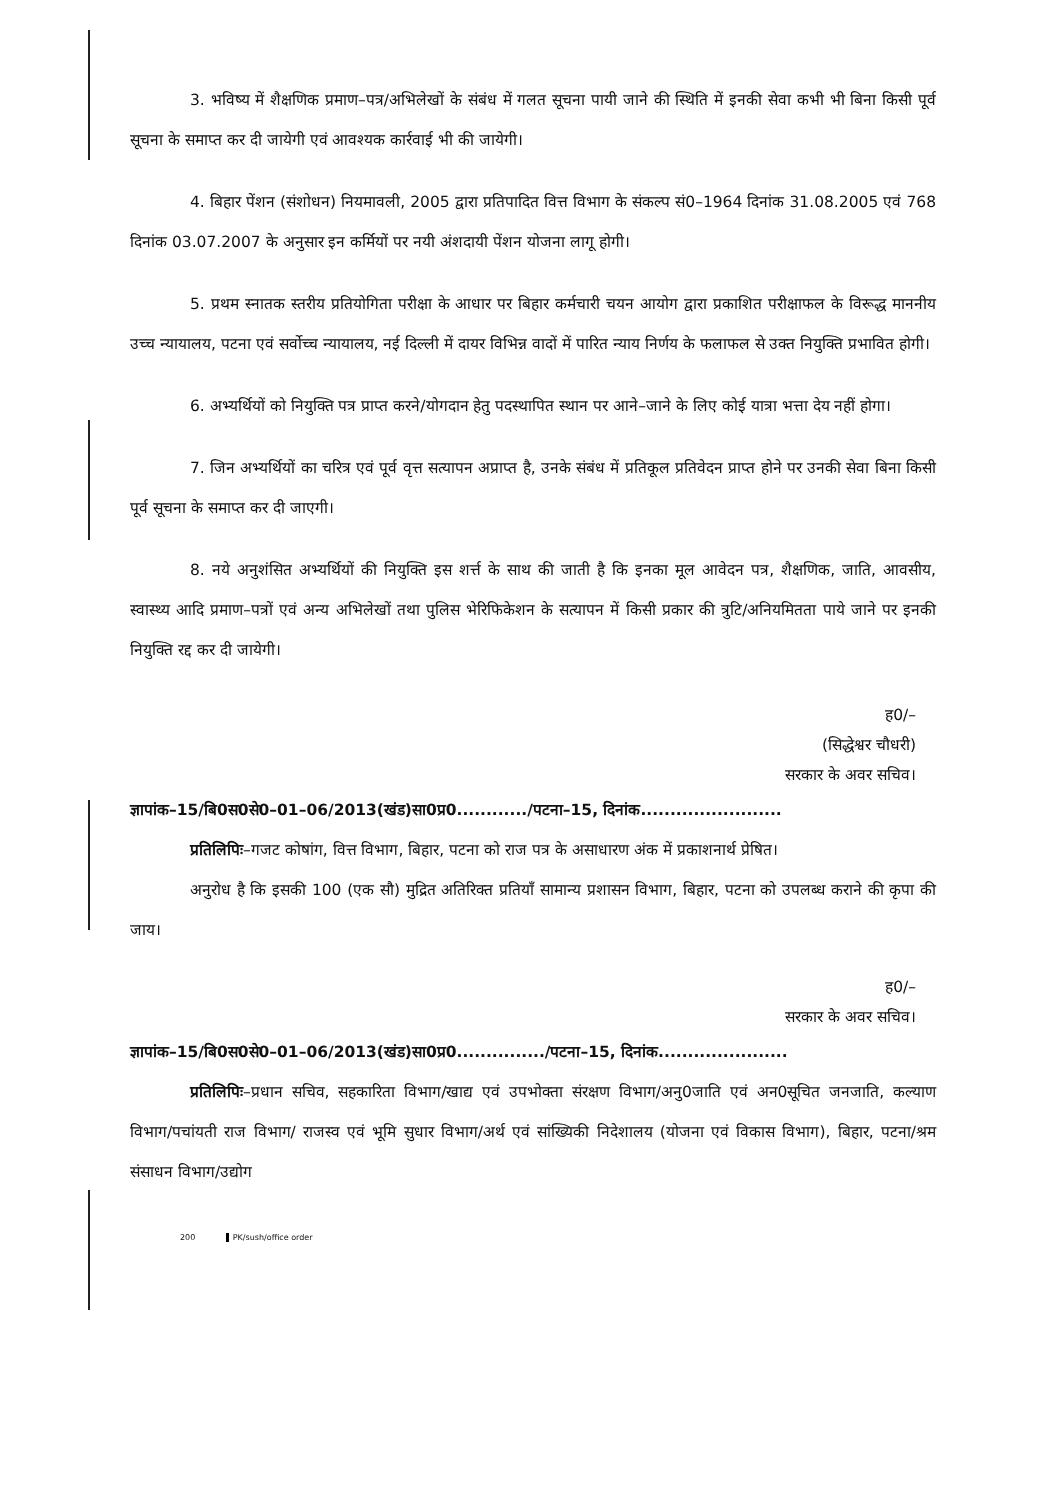3. भविष्य में शैक्षणिक प्रमाण–पत्र/अभिलेखों के संबंध में गलत सूचना पायी जाने की स्थिति में इनकी सेवा कभी भी बिना किसी पूर्व सूचना के समाप्त कर दी जायेगी एवं आवश्यक कार्रवाई भी की जायेगी।
4. बिहार पेंशन (संशोधन) नियमावली, 2005 द्वारा प्रतिपादित वित्त विभाग के संकल्प सं0–1964 दिनांक 31.08.2005 एवं 768 दिनांक 03.07.2007 के अनुसार इन कर्मियों पर नयी अंशदायी पेंशन योजना लागू होगी।
5. प्रथम स्नातक स्तरीय प्रतियोगिता परीक्षा के आधार पर बिहार कर्मचारी चयन आयोग द्वारा प्रकाशित परीक्षाफल के विरूद्ध माननीय उच्च न्यायालय, पटना एवं सर्वोच्च न्यायालय, नई दिल्ली में दायर विभिन्न वादों में पारित न्याय निर्णय के फलाफल से उक्त नियुक्ति प्रभावित होगी।
6. अभ्यर्थियों को नियुक्ति पत्र प्राप्त करने/योगदान हेतु पदस्थापित स्थान पर आने–जाने के लिए कोई यात्रा भत्ता देय नहीं होगा।
7. जिन अभ्यर्थियों का चरित्र एवं पूर्व वृत्त सत्यापन अप्राप्त है, उनके संबंध में प्रतिकूल प्रतिवेदन प्राप्त होने पर उनकी सेवा बिना किसी पूर्व सूचना के समाप्त कर दी जाएगी।
8. नये अनुशंसित अभ्यर्थियों की नियुक्ति इस शर्त्त के साथ की जाती है कि इनका मूल आवेदन पत्र, शैक्षणिक, जाति, आवसीय, स्वास्थ्य आदि प्रमाण–पत्रों एवं अन्य अभिलेखों तथा पुलिस भेरिफिकेशन के सत्यापन में किसी प्रकार की त्रुटि/अनियमितता पाये जाने पर इनकी नियुक्ति रद्द कर दी जायेगी।
ह0/–
(सिद्धेश्वर चौधरी)
सरकार के अवर सचिव।
ज्ञापांक–15/बि0स0से0–01–06/2013(खंड)सा0प्र0............/पटना–15, दिनांक........................
प्रतिलिपिः–गजट कोषांग, वित्त विभाग, बिहार, पटना को राज पत्र के असाधारण अंक में प्रकाशनार्थ प्रेषित।
अनुरोध है कि इसकी 100 (एक सौ) मुद्रित अतिरिक्त प्रतियाँ सामान्य प्रशासन विभाग, बिहार, पटना को उपलब्ध कराने की कृपा की जाय।
ह0/–
सरकार के अवर सचिव।
ज्ञापांक–15/बि0स0से0–01–06/2013(खंड)सा0प्र0.............../पटना–15, दिनांक......................
प्रतिलिपिः–प्रधान सचिव, सहकारिता विभाग/खाद्य एवं उपभोक्ता संरक्षण विभाग/अनु0जाति एवं अन0सूचित जनजाति, कल्याण विभाग/पचांयती राज विभाग/ राजस्व एवं भूमि सुधार विभाग/अर्थ एवं सांख्यिकी निदेशालय (योजना एवं विकास विभाग), बिहार, पटना/श्रम संसाधन विभाग/उद्योग
200 PK/sush/office order